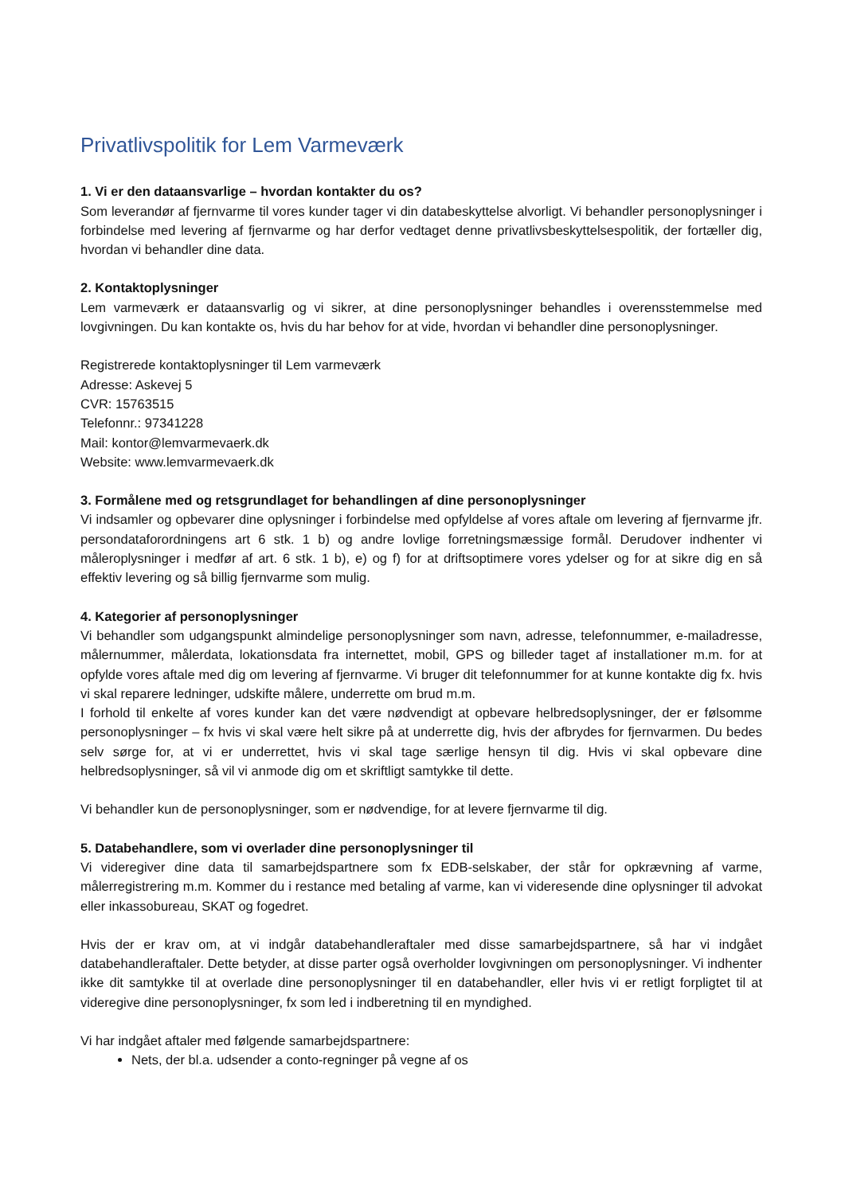Privatlivspolitik for Lem Varmeværk
1. Vi er den dataansvarlige – hvordan kontakter du os?
Som leverandør af fjernvarme til vores kunder tager vi din databeskyttelse alvorligt. Vi behandler personoplysninger i forbindelse med levering af fjernvarme og har derfor vedtaget denne privatlivsbeskyttelsespolitik, der fortæller dig, hvordan vi behandler dine data.
2. Kontaktoplysninger
Lem varmeværk er dataansvarlig og vi sikrer, at dine personoplysninger behandles i overensstemmelse med lovgivningen. Du kan kontakte os, hvis du har behov for at vide, hvordan vi behandler dine personoplysninger.
Registrerede kontaktoplysninger til Lem varmeværk
Adresse: Askevej 5
CVR: 15763515
Telefonnr.: 97341228
Mail: kontor@lemvarmevaerk.dk
Website: www.lemvarmevaerk.dk
3. Formålene med og retsgrundlaget for behandlingen af dine personoplysninger
Vi indsamler og opbevarer dine oplysninger i forbindelse med opfyldelse af vores aftale om levering af fjernvarme jfr. persondataforordningens art 6 stk. 1 b) og andre lovlige forretningsmæssige formål. Derudover indhenter vi måleroplysninger i medfør af art. 6 stk. 1 b), e) og f) for at driftsoptimere vores ydelser og for at sikre dig en så effektiv levering og så billig fjernvarme som mulig.
4. Kategorier af personoplysninger
Vi behandler som udgangspunkt almindelige personoplysninger som navn, adresse, telefonnummer, e-mailadresse, målernummer, målerdata, lokationsdata fra internettet, mobil, GPS og billeder taget af installationer m.m. for at opfylde vores aftale med dig om levering af fjernvarme. Vi bruger dit telefonnummer for at kunne kontakte dig fx. hvis vi skal reparere ledninger, udskifte målere, underrette om brud m.m.
I forhold til enkelte af vores kunder kan det være nødvendigt at opbevare helbredsoplysninger, der er følsomme personoplysninger – fx hvis vi skal være helt sikre på at underrette dig, hvis der afbrydes for fjernvarmen. Du bedes selv sørge for, at vi er underrettet, hvis vi skal tage særlige hensyn til dig. Hvis vi skal opbevare dine helbredsoplysninger, så vil vi anmode dig om et skriftligt samtykke til dette.
Vi behandler kun de personoplysninger, som er nødvendige, for at levere fjernvarme til dig.
5. Databehandlere, som vi overlader dine personoplysninger til
Vi videregiver dine data til samarbejdspartnere som fx EDB-selskaber, der står for opkrævning af varme, målerregistrering m.m. Kommer du i restance med betaling af varme, kan vi videresende dine oplysninger til advokat eller inkassobureau, SKAT og fogedret.
Hvis der er krav om, at vi indgår databehandleraftaler med disse samarbejdspartnere, så har vi indgået databehandleraftaler. Dette betyder, at disse parter også overholder lovgivningen om personoplysninger. Vi indhenter ikke dit samtykke til at overlade dine personoplysninger til en databehandler, eller hvis vi er retligt forpligtet til at videregive dine personoplysninger, fx som led i indberetning til en myndighed.
Vi har indgået aftaler med følgende samarbejdspartnere:
Nets, der bl.a. udsender a conto-regninger på vegne af os